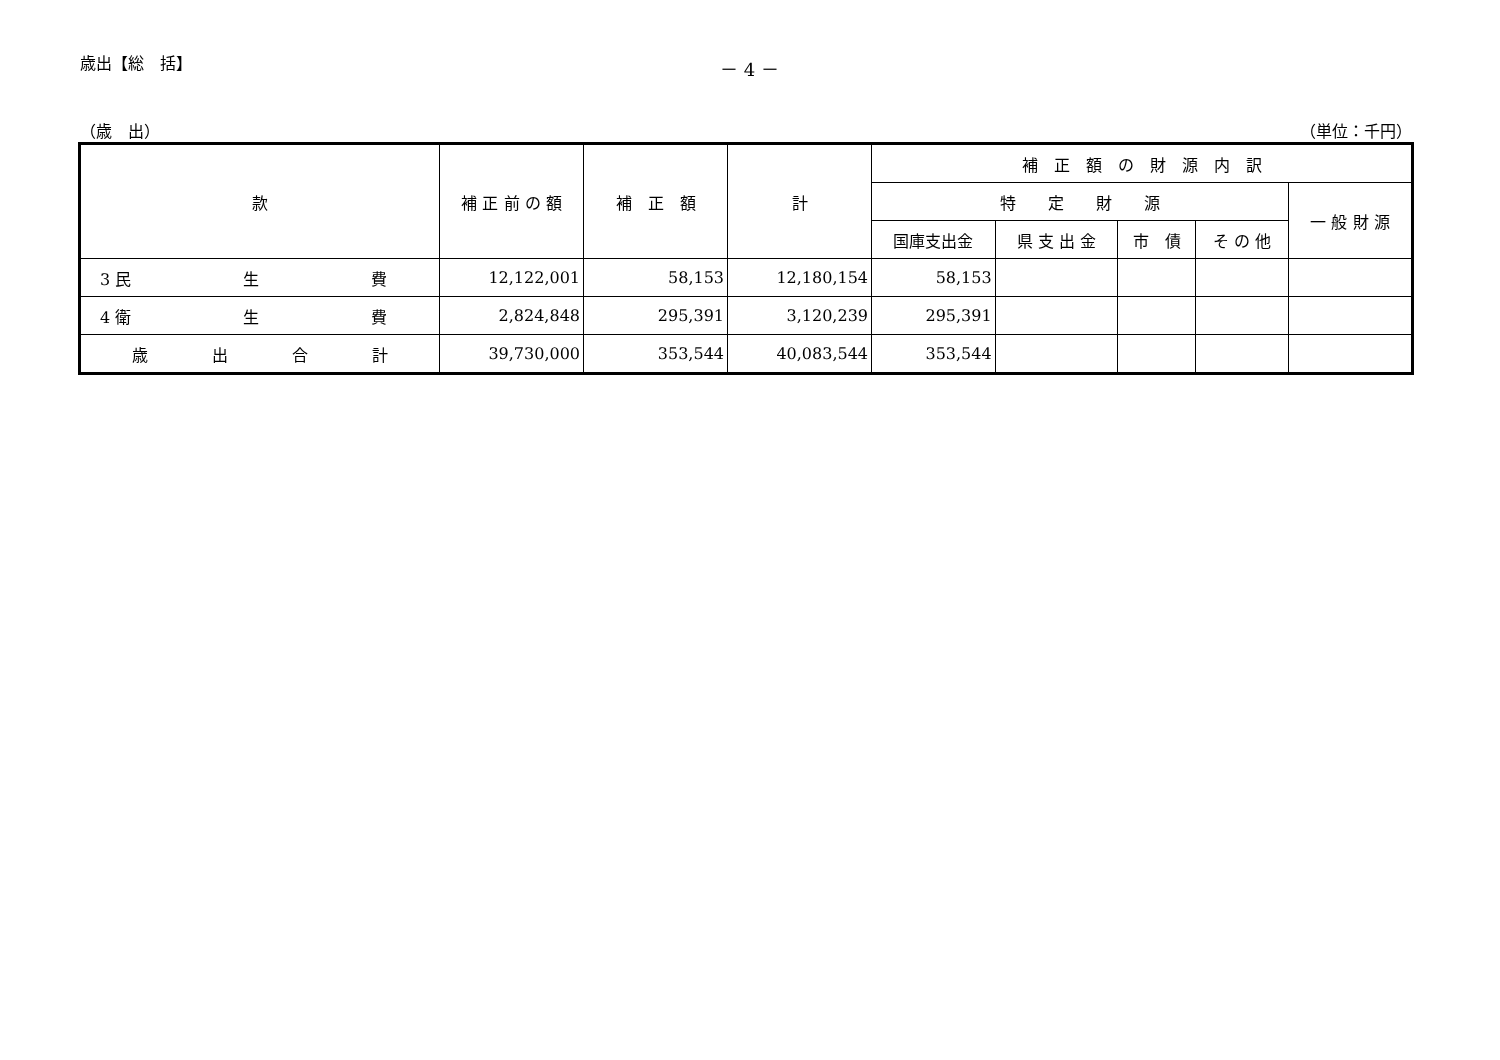歳出【総　括】 － 4 －
（歳　出） （単位：千円）
| 款 | 補 正 前 の 額 | 補 正 額 | 計 | 補 正 額 の 財 源 内 訳 | | | | |
| --- | --- | --- | --- | --- | --- | --- | --- | --- |
| | | | | 特 定 財 源 | | | | 一 般 財 源 |
| | | | | 国庫支出金 | 県 支 出 金 | 市 債 | そ の 他 | |
| 3 民 生 費 | 12,122,001 | 58,153 | 12,180,154 | 58,153 | | | | |
| 4 衛 生 費 | 2,824,848 | 295,391 | 3,120,239 | 295,391 | | | | |
| 歳 出 合 計 | 39,730,000 | 353,544 | 40,083,544 | 353,544 | | | | |